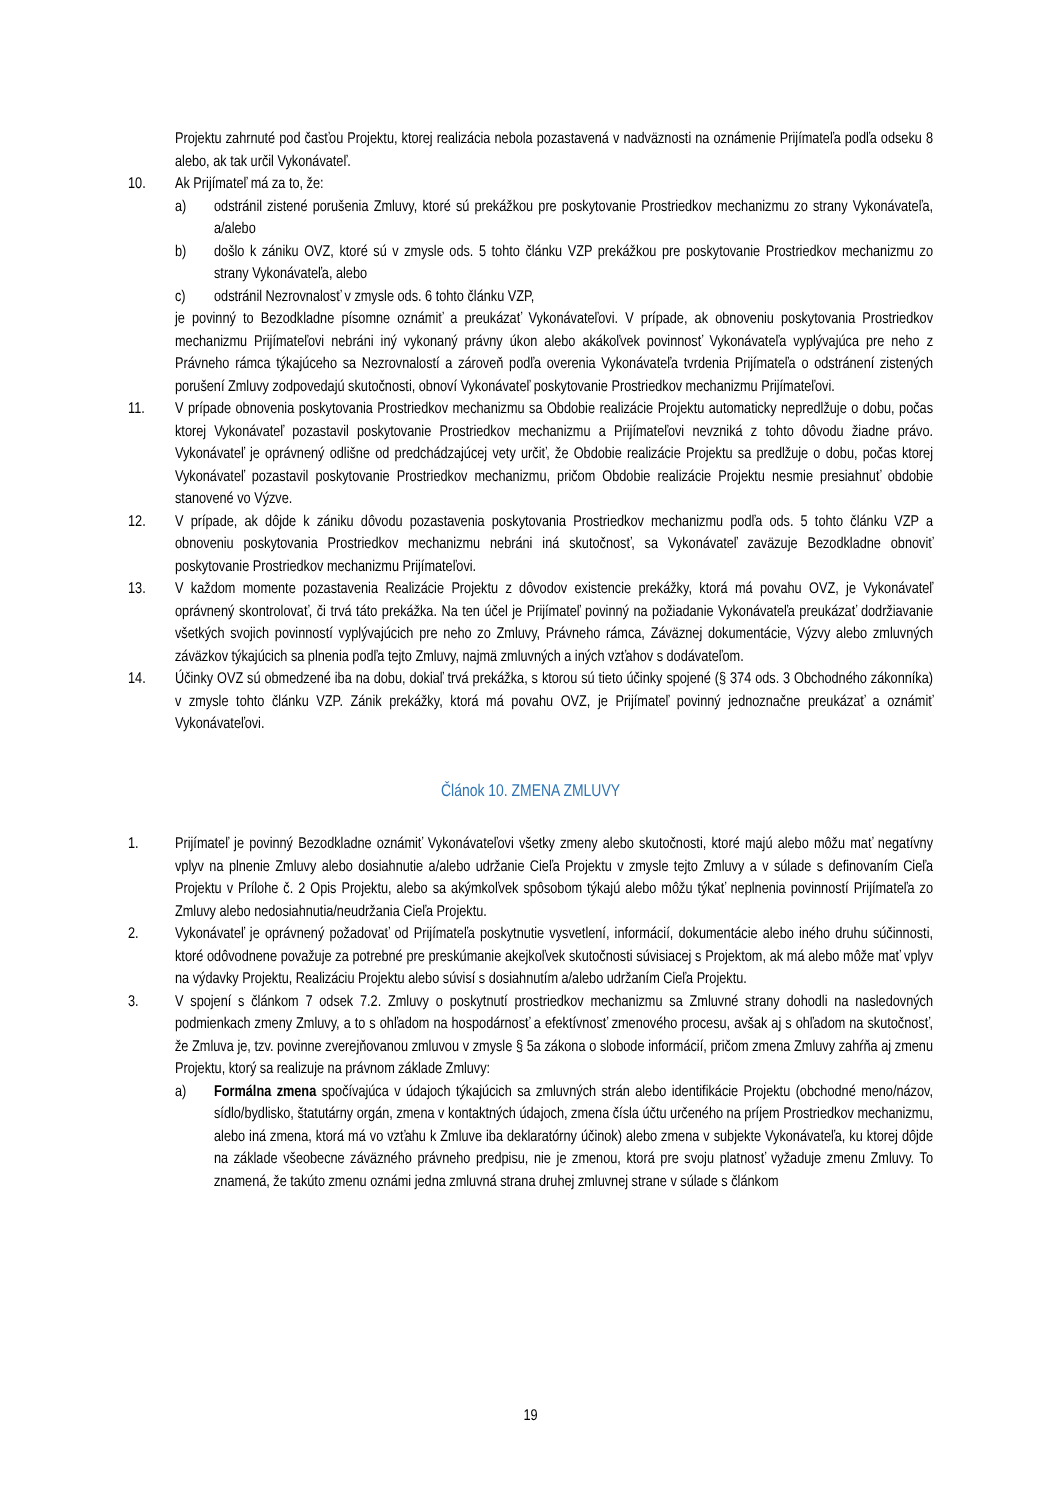Projektu zahrnuté pod časťou Projektu, ktorej realizácia nebola pozastavená v nadväznosti na oznámenie Prijímateľa podľa odseku 8 alebo, ak tak určil Vykonávateľ.
10. Ak Prijímateľ má za to, že:
a) odstránil zistené porušenia Zmluvy, ktoré sú prekážkou pre poskytovanie Prostriedkov mechanizmu zo strany Vykonávateľa, a/alebo
b) došlo k zániku OVZ, ktoré sú v zmysle ods. 5 tohto článku VZP prekážkou pre poskytovanie Prostriedkov mechanizmu zo strany Vykonávateľa, alebo
c) odstránil Nezrovnalosť v zmysle ods. 6 tohto článku VZP,
je povinný to Bezodkladne písomne oznámiť a preukázať Vykonávateľovi. V prípade, ak obnoveniu poskytovania Prostriedkov mechanizmu Prijímateľovi nebráni iný vykonaný právny úkon alebo akákoľvek povinnosť Vykonávateľa vyplývajúca pre neho z Právneho rámca týkajúceho sa Nezrovnalostí a zároveň podľa overenia Vykonávateľa tvrdenia Prijímateľa o odstránení zistených porušení Zmluvy zodpovedajú skutočnosti, obnoví Vykonávateľ poskytovanie Prostriedkov mechanizmu Prijímateľovi.
11. V prípade obnovenia poskytovania Prostriedkov mechanizmu sa Obdobie realizácie Projektu automaticky nepredlžuje o dobu, počas ktorej Vykonávateľ pozastavil poskytovanie Prostriedkov mechanizmu a Prijímateľovi nevzniká z tohto dôvodu žiadne právo. Vykonávateľ je oprávnený odlišne od predchádzajúcej vety určiť, že Obdobie realizácie Projektu sa predlžuje o dobu, počas ktorej Vykonávateľ pozastavil poskytovanie Prostriedkov mechanizmu, pričom Obdobie realizácie Projektu nesmie presiahnuť obdobie stanovené vo Výzve.
12. V prípade, ak dôjde k zániku dôvodu pozastavenia poskytovania Prostriedkov mechanizmu podľa ods. 5 tohto článku VZP a obnoveniu poskytovania Prostriedkov mechanizmu nebráni iná skutočnosť, sa Vykonávateľ zaväzuje Bezodkladne obnoviť poskytovanie Prostriedkov mechanizmu Prijímateľovi.
13. V každom momente pozastavenia Realizácie Projektu z dôvodov existencie prekážky, ktorá má povahu OVZ, je Vykonávateľ oprávnený skontrolovať, či trvá táto prekážka. Na ten účel je Prijímateľ povinný na požiadanie Vykonávateľa preukázať dodržiavanie všetkých svojich povinností vyplývajúcich pre neho zo Zmluvy, Právneho rámca, Záväznej dokumentácie, Výzvy alebo zmluvných záväzkov týkajúcich sa plnenia podľa tejto Zmluvy, najmä zmluvných a iných vzťahov s dodávateľom.
14. Účinky OVZ sú obmedzené iba na dobu, dokiaľ trvá prekážka, s ktorou sú tieto účinky spojené (§ 374 ods. 3 Obchodného zákonníka) v zmysle tohto článku VZP. Zánik prekážky, ktorá má povahu OVZ, je Prijímateľ povinný jednoznačne preukázať a oznámiť Vykonávateľovi.
Článok 10. ZMENA ZMLUVY
1. Prijímateľ je povinný Bezodkladne oznámiť Vykonávateľovi všetky zmeny alebo skutočnosti, ktoré majú alebo môžu mať negatívny vplyv na plnenie Zmluvy alebo dosiahnutie a/alebo udržanie Cieľa Projektu v zmysle tejto Zmluvy a v súlade s definovaním Cieľa Projektu v Prílohe č. 2 Opis Projektu, alebo sa akýmkoľvek spôsobom týkajú alebo môžu týkať neplnenia povinností Prijímateľa zo Zmluvy alebo nedosiahnutia/neudržania Cieľa Projektu.
2. Vykonávateľ je oprávnený požadovať od Prijímateľa poskytnutie vysvetlení, informácií, dokumentácie alebo iného druhu súčinnosti, ktoré odôvodnene považuje za potrebné pre preskúmanie akejkoľvek skutočnosti súvisiacej s Projektom, ak má alebo môže mať vplyv na výdavky Projektu, Realizáciu Projektu alebo súvisí s dosiahnutím a/alebo udržaním Cieľa Projektu.
3. V spojení s článkom 7 odsek 7.2. Zmluvy o poskytnutí prostriedkov mechanizmu sa Zmluvné strany dohodli na nasledovných podmienkach zmeny Zmluvy, a to s ohľadom na hospodárnosť a efektívnosť zmenového procesu, avšak aj s ohľadom na skutočnosť, že Zmluva je, tzv. povinne zverejňovanou zmluvou v zmysle § 5a zákona o slobode informácií, pričom zmena Zmluvy zahŕňa aj zmenu Projektu, ktorý sa realizuje na právnom základe Zmluvy:
a) Formálna zmena spočívajúca v údajoch týkajúcich sa zmluvných strán alebo identifikácie Projektu (obchodné meno/názov, sídlo/bydlisko, štatutárny orgán, zmena v kontaktných údajoch, zmena čísla účtu určeného na príjem Prostriedkov mechanizmu, alebo iná zmena, ktorá má vo vzťahu k Zmluve iba deklaratórny účinok) alebo zmena v subjekte Vykonávateľa, ku ktorej dôjde na základe všeobecne záväzného právneho predpisu, nie je zmenou, ktorá pre svoju platnosť vyžaduje zmenu Zmluvy. To znamená, že takúto zmenu oznámi jedna zmluvná strana druhej zmluvnej strane v súlade s článkom
19